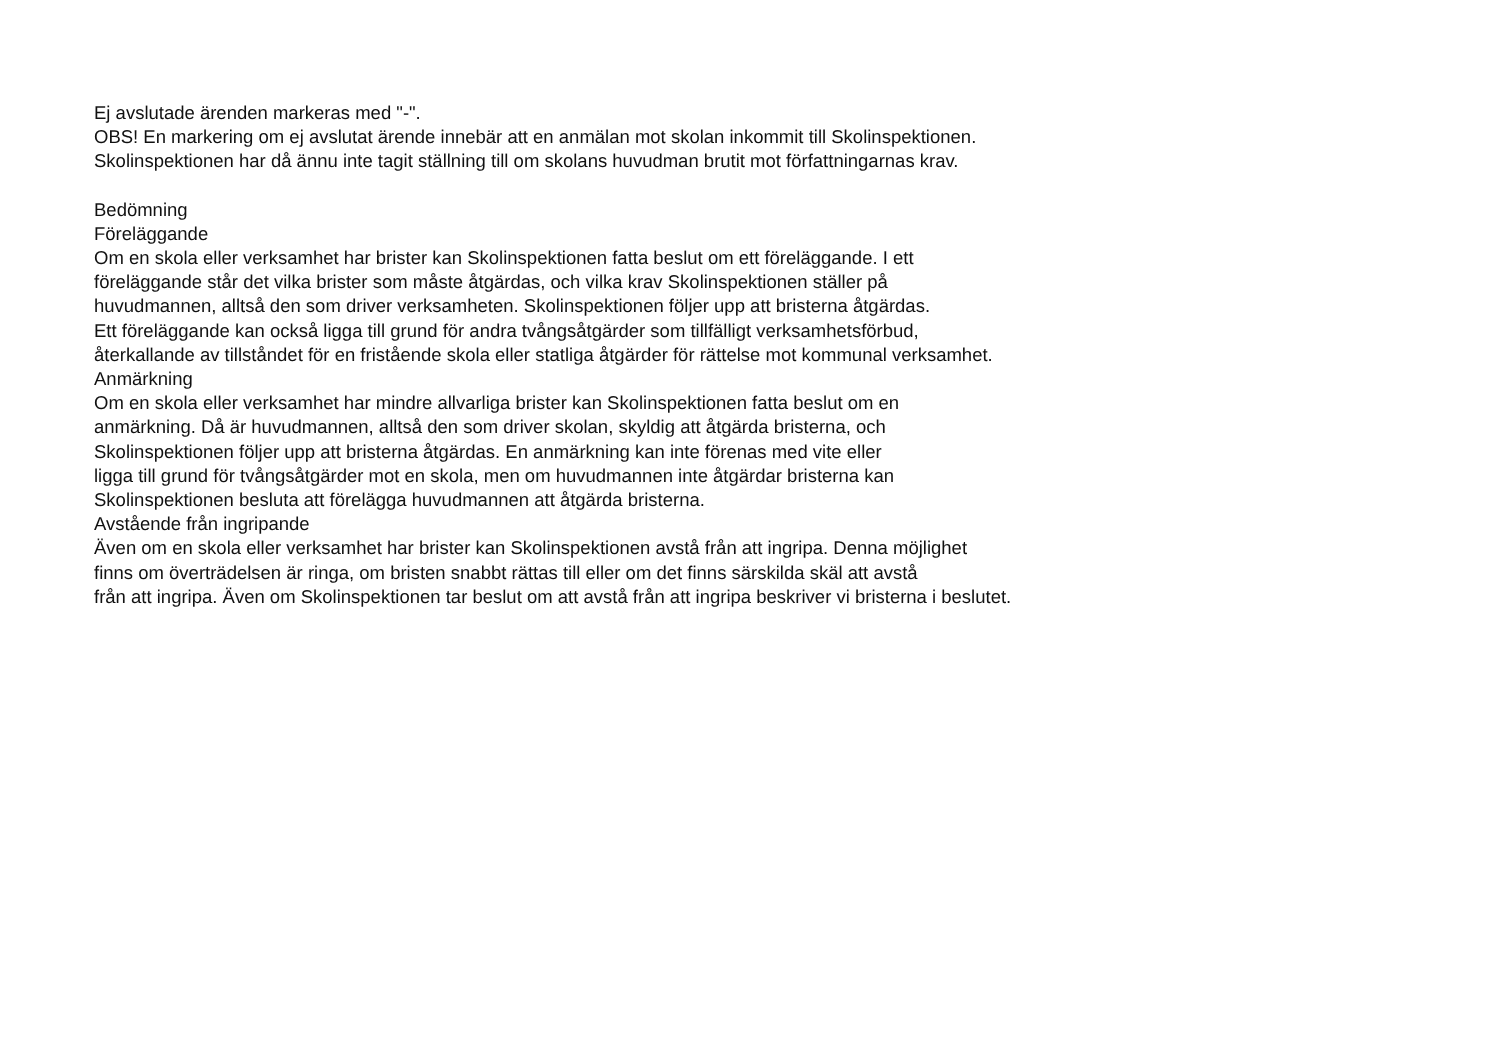Ej avslutade ärenden markeras med "-".
OBS! En markering om ej avslutat ärende innebär att en anmälan mot skolan inkommit till Skolinspektionen.
Skolinspektionen har då ännu inte tagit ställning till om skolans huvudman brutit mot författningarnas krav.
Bedömning
Föreläggande
Om en skola eller verksamhet har brister kan Skolinspektionen fatta beslut om ett föreläggande. I ett
föreläggande står det vilka brister som måste åtgärdas, och vilka krav Skolinspektionen ställer på
huvudmannen, alltså den som driver verksamheten. Skolinspektionen följer upp att bristerna åtgärdas.
Ett föreläggande kan också ligga till grund för andra tvångsåtgärder som tillfälligt verksamhetsförbud,
återkallande av tillståndet för en fristående skola eller statliga åtgärder för rättelse mot kommunal verksamhet.
Anmärkning
Om en skola eller verksamhet har mindre allvarliga brister kan Skolinspektionen fatta beslut om en
anmärkning. Då är huvudmannen, alltså den som driver skolan, skyldig att åtgärda bristerna, och
Skolinspektionen följer upp att bristerna åtgärdas. En anmärkning kan inte förenas med vite eller
ligga till grund för tvångsåtgärder mot en skola, men om huvudmannen inte åtgärdar bristerna kan
Skolinspektionen besluta att förelägga huvudmannen att åtgärda bristerna.
Avstående från ingripande
Även om en skola eller verksamhet har brister kan Skolinspektionen avstå från att ingripa. Denna möjlighet
finns om överträdelsen är ringa, om bristen snabbt rättas till eller om det finns särskilda skäl att avstå
från att ingripa. Även om Skolinspektionen tar beslut om att avstå från att ingripa beskriver vi bristerna i beslutet.